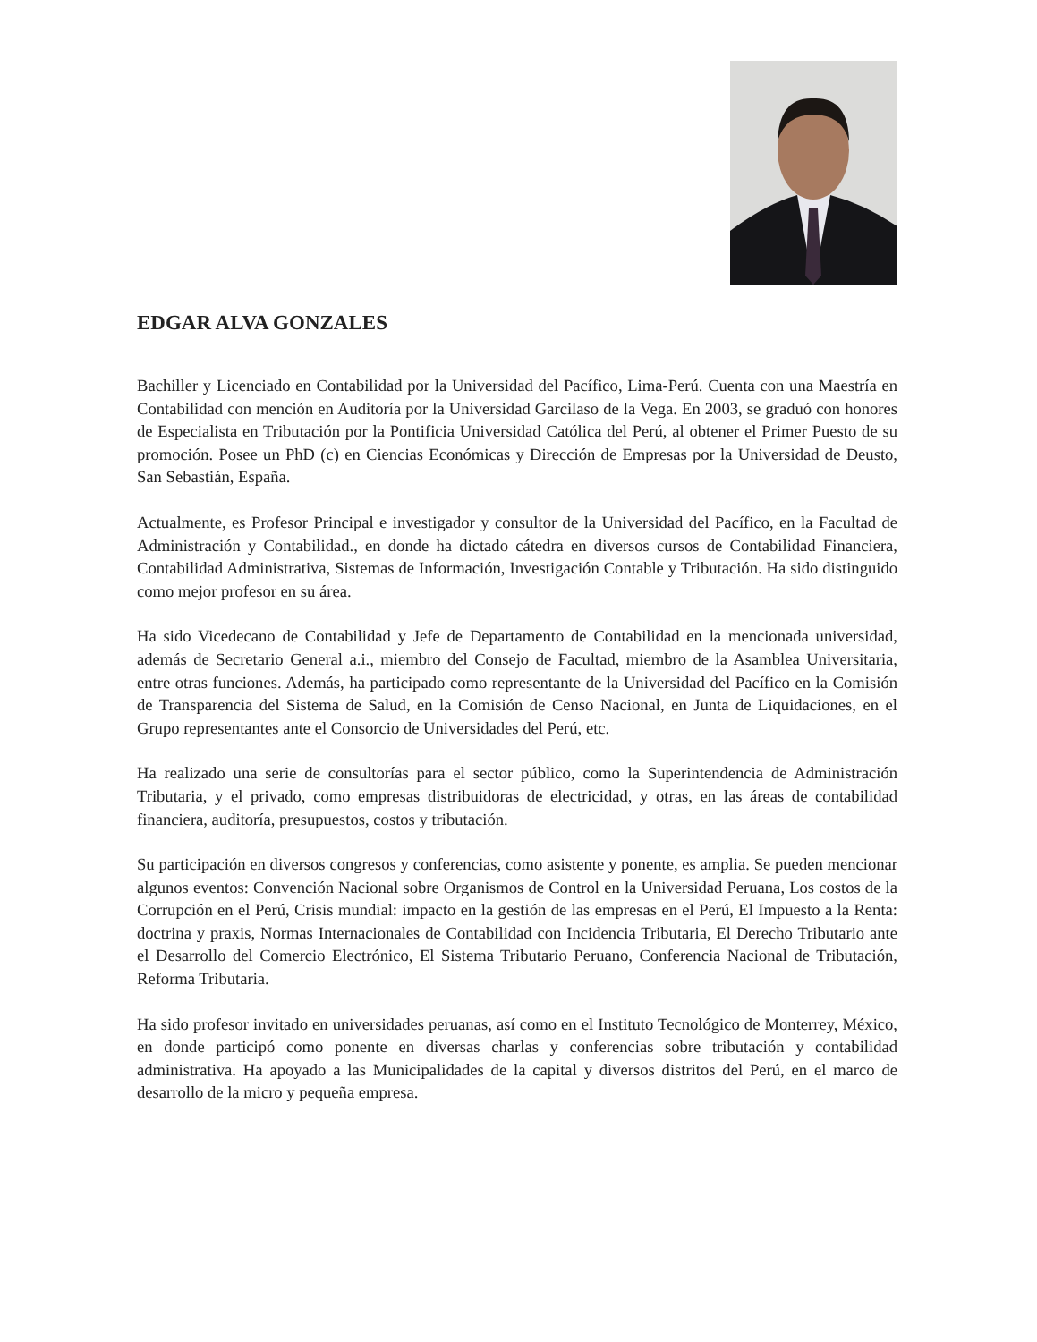EDGAR ALVA GONZALES
Bachiller y Licenciado en Contabilidad por la Universidad del Pacífico, Lima-Perú. Cuenta con una Maestría en Contabilidad con mención en Auditoría por la Universidad Garcilaso de la Vega. En 2003, se graduó con honores de Especialista en Tributación por la Pontificia Universidad Católica del Perú, al obtener el Primer Puesto de su promoción. Posee un PhD (c) en Ciencias Económicas y Dirección de Empresas por la Universidad de Deusto, San Sebastián, España.
Actualmente, es Profesor Principal e investigador y consultor de la Universidad del Pacífico, en la Facultad de Administración y Contabilidad., en donde ha dictado cátedra en diversos cursos de Contabilidad Financiera, Contabilidad Administrativa, Sistemas de Información, Investigación Contable y Tributación. Ha sido distinguido como mejor profesor en su área.
Ha sido Vicedecano de Contabilidad y Jefe de Departamento de Contabilidad en la mencionada universidad, además de Secretario General a.i., miembro del Consejo de Facultad, miembro de la Asamblea Universitaria, entre otras funciones. Además, ha participado como representante de la Universidad del Pacífico en la Comisión de Transparencia del Sistema de Salud, en la Comisión de Censo Nacional, en Junta de Liquidaciones, en el Grupo representantes ante el Consorcio de Universidades del Perú, etc.
Ha realizado una serie de consultorías para el sector público, como la Superintendencia de Administración Tributaria, y el privado, como empresas distribuidoras de electricidad, y otras, en las áreas de contabilidad financiera, auditoría, presupuestos, costos y tributación.
Su participación en diversos congresos y conferencias, como asistente y ponente, es amplia. Se pueden mencionar algunos eventos: Convención Nacional sobre Organismos de Control en la Universidad Peruana, Los costos de la Corrupción en el Perú, Crisis mundial: impacto en la gestión de las empresas en el Perú, El Impuesto a la Renta: doctrina y praxis, Normas Internacionales de Contabilidad con Incidencia Tributaria, El Derecho Tributario ante el Desarrollo del Comercio Electrónico, El Sistema Tributario Peruano, Conferencia Nacional de Tributación, Reforma Tributaria.
Ha sido profesor invitado en universidades peruanas, así como en el Instituto Tecnológico de Monterrey, México, en donde participó como ponente en diversas charlas y conferencias sobre tributación y contabilidad administrativa. Ha apoyado a las Municipalidades de la capital y diversos distritos del Perú, en el marco de desarrollo de la micro y pequeña empresa.